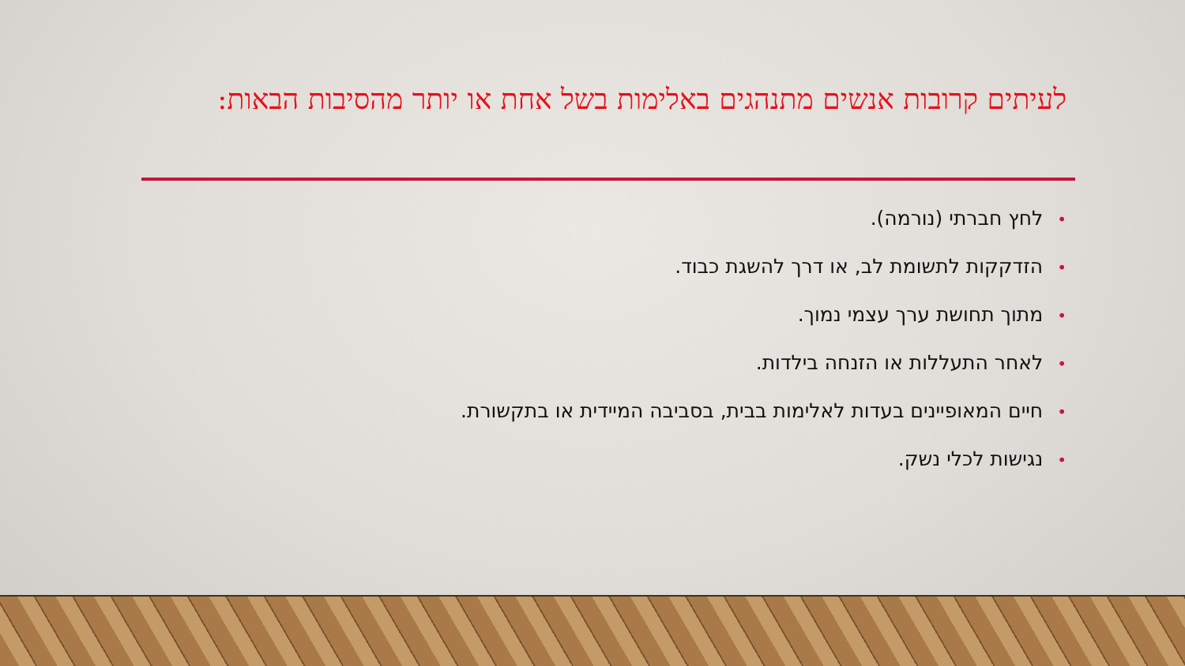לעיתים קרובות אנשים מתנהגים באלימות בשל אחת או יותר מהסיבות הבאות:
•לחץ חברתי (נורמה).
•הזדקקות לתשומת לב, או דרך להשגת כבוד.
•מתוך תחושת ערך עצמי נמוך.
•לאחר התעללות או הזנחה בילדות.
•חיים המאופיינים בעדות לאלימות בבית, בסביבה המיידית או בתקשורת.
•נגישות לכלי נשק.